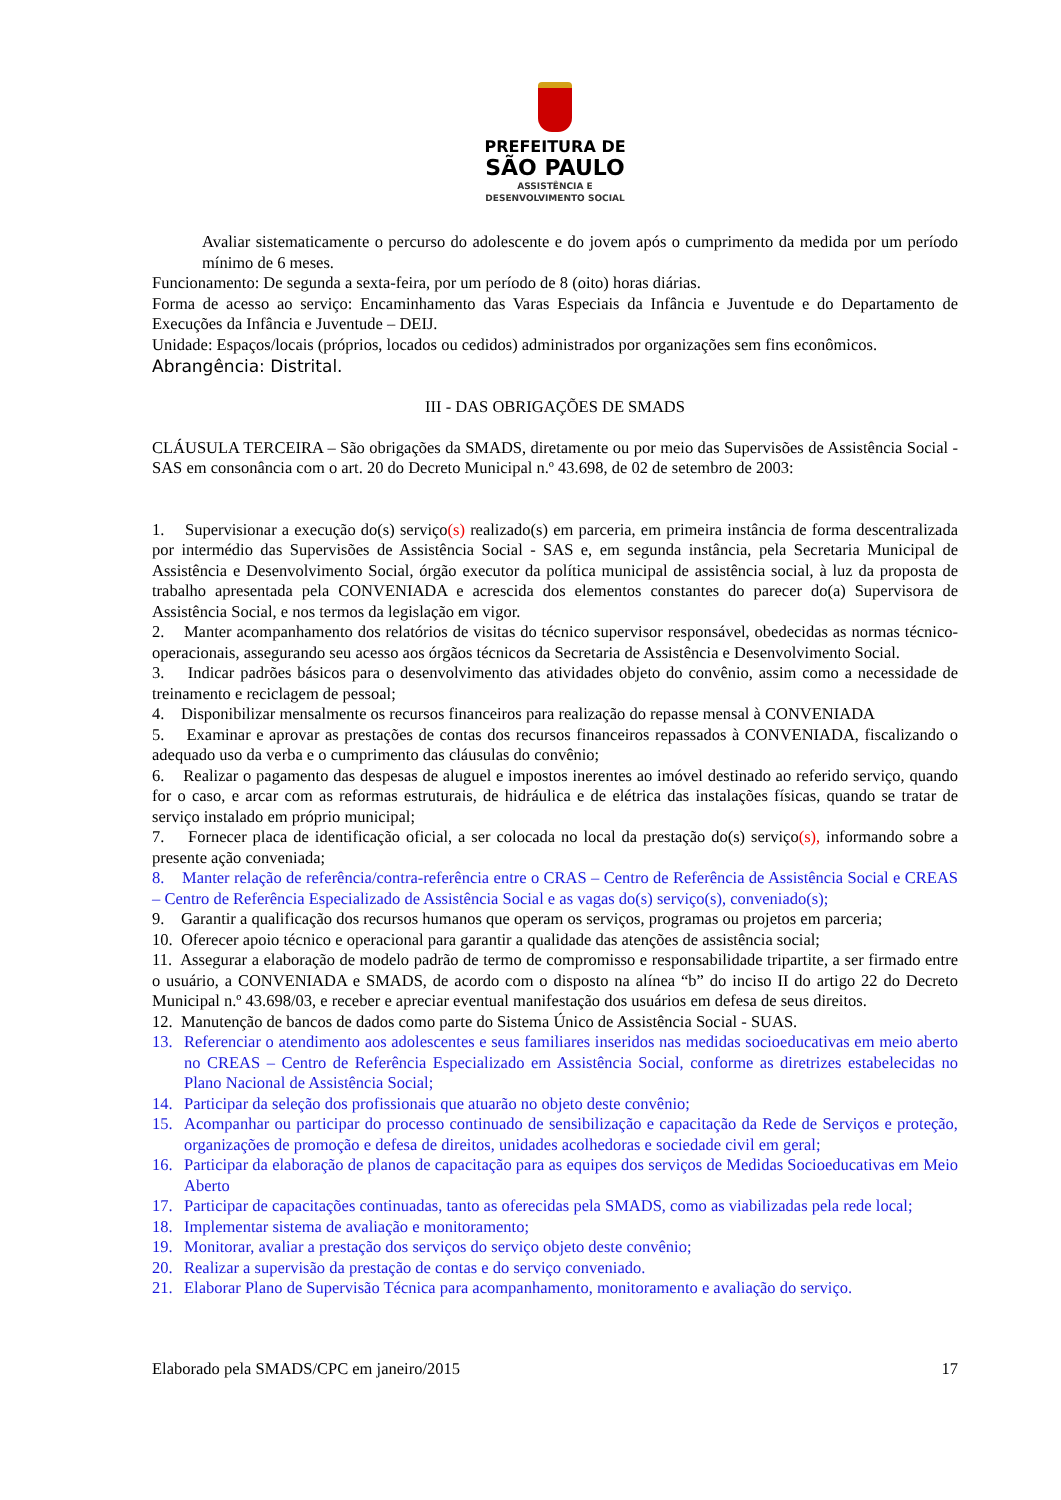PREFEITURA DE
SÃO PAULO
ASSISTÊNCIA E
DESENVOLVIMENTO SOCIAL
Avaliar sistematicamente o percurso do adolescente e do jovem após o cumprimento da medida por um período mínimo de 6 meses.
Funcionamento: De segunda a sexta-feira, por um período de 8 (oito) horas diárias.
Forma de acesso ao serviço: Encaminhamento das Varas Especiais da Infância e Juventude e do Departamento de Execuções da Infância e Juventude – DEIJ.
Unidade: Espaços/locais (próprios, locados ou cedidos) administrados por organizações sem fins econômicos.
Abrangência: Distrital.
III - DAS OBRIGAÇÕES DE SMADS
CLÁUSULA TERCEIRA – São obrigações da SMADS, diretamente ou por meio das Supervisões de Assistência Social - SAS em consonância com o art. 20 do Decreto Municipal n.º 43.698, de 02 de setembro de 2003:
1. Supervisionar a execução do(s) serviço(s) realizado(s) em parceria, em primeira instância de forma descentralizada por intermédio das Supervisões de Assistência Social - SAS e, em segunda instância, pela Secretaria Municipal de Assistência e Desenvolvimento Social, órgão executor da política municipal de assistência social, à luz da proposta de trabalho apresentada pela CONVENIADA e acrescida dos elementos constantes do parecer do(a) Supervisora de Assistência Social, e nos termos da legislação em vigor.
2. Manter acompanhamento dos relatórios de visitas do técnico supervisor responsável, obedecidas as normas técnico-operacionais, assegurando seu acesso aos órgãos técnicos da Secretaria de Assistência e Desenvolvimento Social.
3. Indicar padrões básicos para o desenvolvimento das atividades objeto do convênio, assim como a necessidade de treinamento e reciclagem de pessoal;
4. Disponibilizar mensalmente os recursos financeiros para realização do repasse mensal à CONVENIADA
5. Examinar e aprovar as prestações de contas dos recursos financeiros repassados à CONVENIADA, fiscalizando o adequado uso da verba e o cumprimento das cláusulas do convênio;
6. Realizar o pagamento das despesas de aluguel e impostos inerentes ao imóvel destinado ao referido serviço, quando for o caso, e arcar com as reformas estruturais, de hidráulica e de elétrica das instalações físicas, quando se tratar de serviço instalado em próprio municipal;
7. Fornecer placa de identificação oficial, a ser colocada no local da prestação do(s) serviço(s), informando sobre a presente ação conveniada;
8. Manter relação de referência/contra-referência entre o CRAS – Centro de Referência de Assistência Social e CREAS – Centro de Referência Especializado de Assistência Social e as vagas do(s) serviço(s), conveniado(s);
9. Garantir a qualificação dos recursos humanos que operam os serviços, programas ou projetos em parceria;
10. Oferecer apoio técnico e operacional para garantir a qualidade das atenções de assistência social;
11. Assegurar a elaboração de modelo padrão de termo de compromisso e responsabilidade tripartite, a ser firmado entre o usuário, a CONVENIADA e SMADS, de acordo com o disposto na alínea “b” do inciso II do artigo 22 do Decreto Municipal n.º 43.698/03, e receber e apreciar eventual manifestação dos usuários em defesa de seus direitos.
12. Manutenção de bancos de dados como parte do Sistema Único de Assistência Social - SUAS.
13. Referenciar o atendimento aos adolescentes e seus familiares inseridos nas medidas socioeducativas em meio aberto no CREAS – Centro de Referência Especializado em Assistência Social, conforme as diretrizes estabelecidas no Plano Nacional de Assistência Social;
14. Participar da seleção dos profissionais que atuarão no objeto deste convênio;
15. Acompanhar ou participar do processo continuado de sensibilização e capacitação da Rede de Serviços e proteção, organizações de promoção e defesa de direitos, unidades acolhedoras e sociedade civil em geral;
16. Participar da elaboração de planos de capacitação para as equipes dos serviços de Medidas Socioeducativas em Meio Aberto
17. Participar de capacitações continuadas, tanto as oferecidas pela SMADS, como as viabilizadas pela rede local;
18. Implementar sistema de avaliação e monitoramento;
19. Monitorar, avaliar a prestação dos serviços do serviço objeto deste convênio;
20. Realizar a supervisão da prestação de contas e do serviço conveniado.
21. Elaborar Plano de Supervisão Técnica para acompanhamento, monitoramento e avaliação do serviço.
Elaborado pela SMADS/CPC em janeiro/2015 17